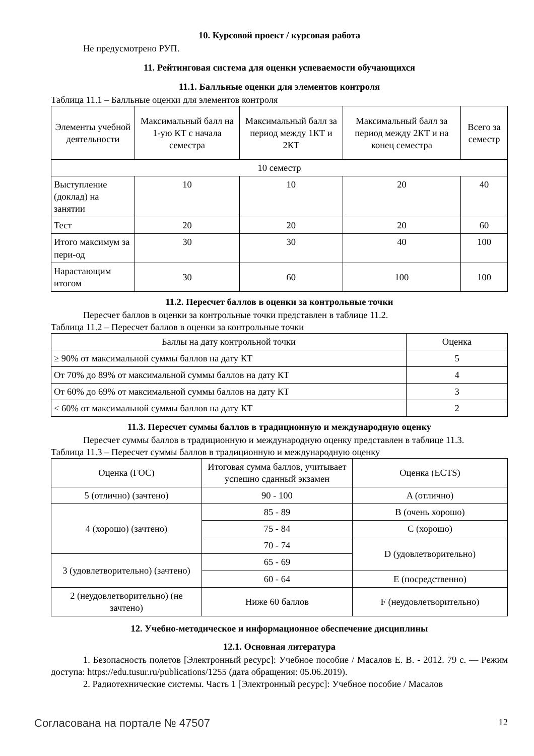10. Курсовой проект / курсовая работа
Не предусмотрено РУП.
11. Рейтинговая система для оценки успеваемости обучающихся
11.1. Балльные оценки для элементов контроля
Таблица 11.1 – Балльные оценки для элементов контроля
| Элементы учебной деятельности | Максимальный балл на 1-ую КТ с начала семестра | Максимальный балл за период между 1КТ и 2КТ | Максимальный балл за период между 2КТ и на конец семестра | Всего за семестр |
| --- | --- | --- | --- | --- |
| 10 семестр | | | | |
| Выступление (доклад) на занятии | 10 | 10 | 20 | 40 |
| Тест | 20 | 20 | 20 | 60 |
| Итого максимум за пери-од | 30 | 30 | 40 | 100 |
| Нарастающим итогом | 30 | 60 | 100 | 100 |
11.2. Пересчет баллов в оценки за контрольные точки
Пересчет баллов в оценки за контрольные точки представлен в таблице 11.2.
Таблица 11.2 – Пересчет баллов в оценки за контрольные точки
| Баллы на дату контрольной точки | Оценка |
| --- | --- |
| ≥ 90% от максимальной суммы баллов на дату КТ | 5 |
| От 70% до 89% от максимальной суммы баллов на дату КТ | 4 |
| От 60% до 69% от максимальной суммы баллов на дату КТ | 3 |
| < 60% от максимальной суммы баллов на дату КТ | 2 |
11.3. Пересчет суммы баллов в традиционную и международную оценку
Пересчет суммы баллов в традиционную и международную оценку представлен в таблице 11.3.
Таблица 11.3 – Пересчет суммы баллов в традиционную и международную оценку
| Оценка (ГОС) | Итоговая сумма баллов, учитывает успешно сданный экзамен | Оценка (ECTS) |
| --- | --- | --- |
| 5 (отлично) (зачтено) | 90 - 100 | A (отлично) |
| 4 (хорошо) (зачтено) | 85 - 89 | B (очень хорошо) |
| | 75 - 84 | C (хорошо) |
| | 70 - 74 | D (удовлетворительно) |
| 3 (удовлетворительно) (зачтено) | 65 - 69 | |
| | 60 - 64 | E (посредственно) |
| 2 (неудовлетворительно) (не зачтено) | Ниже 60 баллов | F (неудовлетворительно) |
12. Учебно-методическое и информационное обеспечение дисциплины
12.1. Основная литература
1. Безопасность полетов [Электронный ресурс]: Учебное пособие / Масалов Е. В. - 2012. 79 с. — Режим доступа: https://edu.tusur.ru/publications/1255 (дата обращения: 05.06.2019).
2. Радиотехнические системы. Часть 1 [Электронный ресурс]: Учебное пособие / Масалов
Согласована на портале № 47507 12